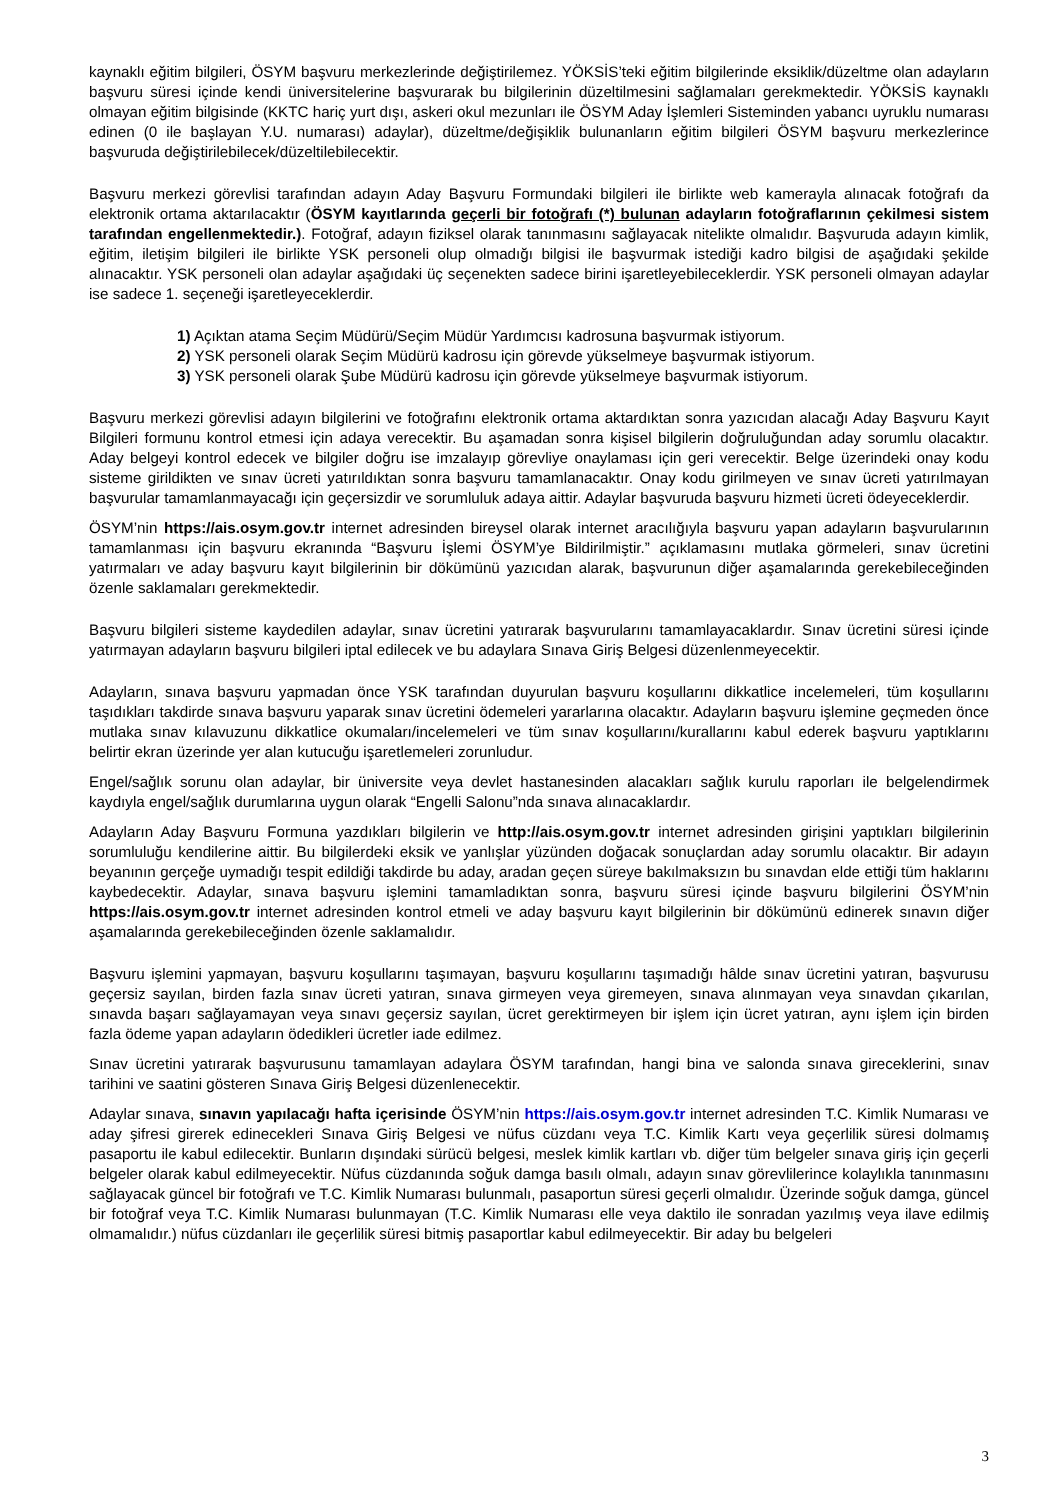kaynaklı eğitim bilgileri, ÖSYM başvuru merkezlerinde değiştirilemez. YÖKSİS’teki eğitim bilgilerinde eksiklik/düzeltme olan adayların başvuru süresi içinde kendi üniversitelerine başvurarak bu bilgilerinin düzeltilmesini sağlamaları gerekmektedir. YÖKSİS kaynaklı olmayan eğitim bilgisinde (KKTC hariç yurt dışı, askeri okul mezunları ile ÖSYM Aday İşlemleri Sisteminden yabancı uyruklu numarası edinen (0 ile başlayan Y.U. numarası) adaylar), düzeltme/değişiklik bulunanların eğitim bilgileri ÖSYM başvuru merkezlerince başvuruda değiştirilebilecek/düzeltilebilecektir.
Başvuru merkezi görevlisi tarafından adayın Aday Başvuru Formundaki bilgileri ile birlikte web kamerayla alınacak fotoğrafı da elektronik ortama aktarılacaktır (ÖSYM kayıtlarında geçerli bir fotoğrafı (*) bulunan adayların fotoğraflarının çekilmesi sistem tarafından engellenmektedir.). Fotoğraf, adayın fiziksel olarak tanınmasını sağlayacak nitelikte olmalıdır. Başvuruda adayın kimlik, eğitim, iletişim bilgileri ile birlikte YSK personeli olup olmadığı bilgisi ile başvurmak istediği kadro bilgisi de aşağıdaki şekilde alınacaktır. YSK personeli olan adaylar aşağıdaki üç seçenekten sadece birini işaretleyebileceklerdir. YSK personeli olmayan adaylar ise sadece 1. seçeneği işaretleyeceklerdir.
1) Açıktan atama Seçim Müdürü/Seçim Müdür Yardımcısı kadrosuna başvurmak istiyorum.
2) YSK personeli olarak Seçim Müdürü kadrosu için görevde yükselmeye başvurmak istiyorum.
3) YSK personeli olarak Şube Müdürü kadrosu için görevde yükselmeye başvurmak istiyorum.
Başvuru merkezi görevlisi adayın bilgilerini ve fotoğrafını elektronik ortama aktardıktan sonra yazıcıdan alacağı Aday Başvuru Kayıt Bilgileri formunu kontrol etmesi için adaya verecektir. Bu aşamadan sonra kişisel bilgilerin doğruluğundan aday sorumlu olacaktır. Aday belgeyi kontrol edecek ve bilgiler doğru ise imzalayıp görevliye onaylaması için geri verecektir. Belge üzerindeki onay kodu sisteme girildikten ve sınav ücreti yatırıldıktan sonra başvuru tamamlanacaktır. Onay kodu girilmeyen ve sınav ücreti yatırılmayan başvurular tamamlanmayacağı için geçersizdir ve sorumluluk adaya aittir. Adaylar başvuruda başvuru hizmeti ücreti ödeyeceklerdir.
ÖSYM’nin https://ais.osym.gov.tr internet adresinden bireysel olarak internet aracılığıyla başvuru yapan adayların başvurularının tamamlanması için başvuru ekranında “Başvuru İşlemi ÖSYM’ye Bildirilmiştir.” açıklamasını mutlaka görmeleri, sınav ücretini yatırmaları ve aday başvuru kayıt bilgilerinin bir dökümünü yazıcıdan alarak, başvurunun diğer aşamalarında gerekebileceğinden özenle saklamaları gerekmektedir.
Başvuru bilgileri sisteme kaydedilen adaylar, sınav ücretini yatırarak başvurularını tamamlayacaklardır. Sınav ücretini süresi içinde yatırmayan adayların başvuru bilgileri iptal edilecek ve bu adaylara Sınava Giriş Belgesi düzenlenmeyecektir.
Adayların, sınava başvuru yapmadan önce YSK tarafından duyurulan başvuru koşullarını dikkatlice incelemeleri, tüm koşullarını taşıdıkları takdirde sınava başvuru yaparak sınav ücretini ödemeleri yararlarına olacaktır. Adayların başvuru işlemine geçmeden önce mutlaka sınav kılavuzunu dikkatlice okumaları/incelemeleri ve tüm sınav koşullarını/kurallarını kabul ederek başvuru yaptıklarını belirtir ekran üzerinde yer alan kutucuğu işaretlemeleri zorunludur.
Engel/sağlık sorunu olan adaylar, bir üniversite veya devlet hastanesinden alacakları sağlık kurulu raporları ile belgelendirmek kaydıyla engel/sağlık durumlarına uygun olarak “Engelli Salonu”nda sınava alınacaklardır.
Adayların Aday Başvuru Formuna yazdıkları bilgilerin ve http://ais.osym.gov.tr internet adresinden girişini yaptıkları bilgilerinin sorumluluğu kendilerine aittir. Bu bilgilerdeki eksik ve yanlışlar yüzünden doğacak sonuçlardan aday sorumlu olacaktır. Bir adayın beyanının gerçeğe uymadığı tespit edildiği takdirde bu aday, aradan geçen süreye bakılmaksızın bu sınavdan elde ettiği tüm haklarını kaybedecektir. Adaylar, sınava başvuru işlemini tamamladıktan sonra, başvuru süresi içinde başvuru bilgilerini ÖSYM’nin https://ais.osym.gov.tr internet adresinden kontrol etmeli ve aday başvuru kayıt bilgilerinin bir dökümünü edinerek sınavın diğer aşamalarında gerekebileceğinden özenle saklamalıdır.
Başvuru işlemini yapmayan, başvuru koşullarını taşımayan, başvuru koşullarını taşımadığı hâlde sınav ücretini yatıran, başvurusu geçersiz sayılan, birden fazla sınav ücreti yatıran, sınava girmeyen veya giremeyen, sınava alınmayan veya sınavdan çıkarılan, sınavda başarı sağlayamayan veya sınavı geçersiz sayılan, ücret gerektirmeyen bir işlem için ücret yatıran, aynı işlem için birden fazla ödeme yapan adayların ödedikleri ücretler iade edilmez.
Sınav ücretini yatırarak başvurusunu tamamlayan adaylara ÖSYM tarafından, hangi bina ve salonda sınava gireceklerini, sınav tarihini ve saatini gösteren Sınava Giriş Belgesi düzenlenecektir.
Adaylar sınava, sınavın yapılacağı hafta içerisinde ÖSYM’nin https://ais.osym.gov.tr internet adresinden T.C. Kimlik Numarası ve aday şifresi girerek edinecekleri Sınava Giriş Belgesi ve nüfus cüzdanı veya T.C. Kimlik Kartı veya geçerlilik süresi dolmamış pasaportu ile kabul edilecektir. Bunların dışındaki sürücü belgesi, meslek kimlik kartları vb. diğer tüm belgeler sınava giriş için geçerli belgeler olarak kabul edilmeyecektir. Nüfus cüzdanında soğuk damga basılı olmalı, adayın sınav görevlilerince kolaylıkla tanınmasını sağlayacak güncel bir fotoğrafı ve T.C. Kimlik Numarası bulunmalı, pasaportun süresi geçerli olmalıdır. Üzerinde soğuk damga, güncel bir fotoğraf veya T.C. Kimlik Numarası bulunmayan (T.C. Kimlik Numarası elle veya daktilo ile sonradan yazılmış veya ilave edilmiş olmamalıdır.) nüfus cüzdanları ile geçerlilik süresi bitmiş pasaportlar kabul edilmeyecektir. Bir aday bu belgeleri
3